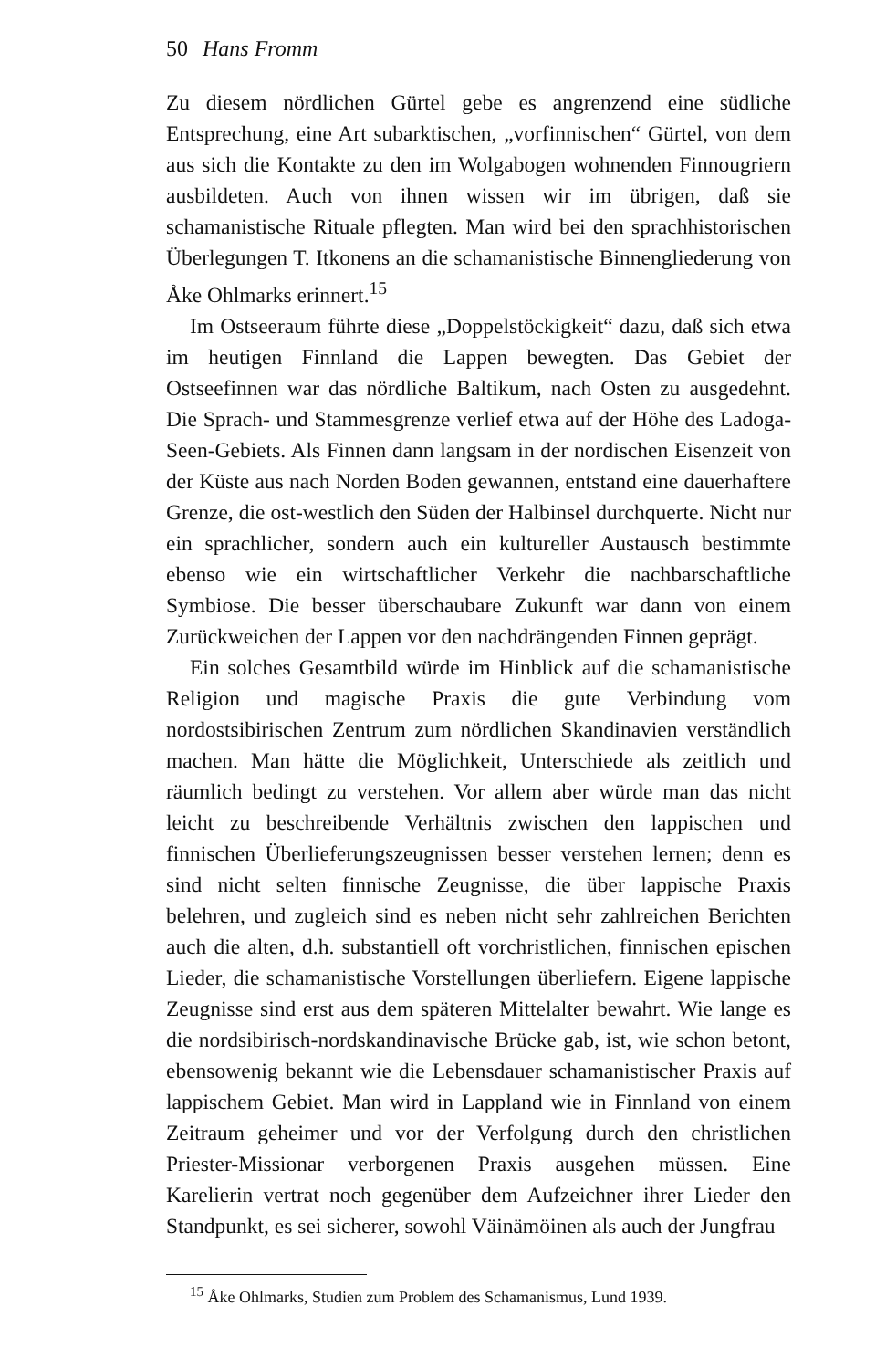50 Hans Fromm
Zu diesem nördlichen Gürtel gebe es angrenzend eine südliche Entsprechung, eine Art subarktischen, „vorfinnischen“ Gürtel, von dem aus sich die Kontakte zu den im Wolgabogen wohnenden Finnougriern ausbildeten. Auch von ihnen wissen wir im übrigen, daß sie schamanistische Rituale pflegten. Man wird bei den sprachhistorischen Überlegungen T. Itkonens an die schamanistische Binnengliederung von Åke Ohlmarks erinnert.<sup>15</sup>
Im Ostseeraum führte diese „Doppelstöckigkeit“ dazu, daß sich etwa im heutigen Finnland die Lappen bewegten. Das Gebiet der Ostseefinnen war das nördliche Baltikum, nach Osten zu ausgedehnt. Die Sprach- und Stammesgrenze verlief etwa auf der Höhe des Ladoga-Seen-Gebiets. Als Finnen dann langsam in der nordischen Eisenzeit von der Küste aus nach Norden Boden gewannen, entstand eine dauerhaftere Grenze, die ost-westlich den Süden der Halbinsel durchquerte. Nicht nur ein sprachlicher, sondern auch ein kultureller Austausch bestimmte ebenso wie ein wirtschaftlicher Verkehr die nachbarschaftliche Symbiose. Die besser überschaubare Zukunft war dann von einem Zurückweichen der Lappen vor den nachdrängenden Finnen geprägt.
Ein solches Gesamtbild würde im Hinblick auf die schamanistische Religion und magische Praxis die gute Verbindung vom nordostsibirischen Zentrum zum nördlichen Skandinavien verständlich machen. Man hätte die Möglichkeit, Unterschiede als zeitlich und räumlich bedingt zu verstehen. Vor allem aber würde man das nicht leicht zu beschreibende Verhältnis zwischen den lappischen und finnischen Überlieferungszeugnissen besser verstehen lernen; denn es sind nicht selten finnische Zeugnisse, die über lappische Praxis belehren, und zugleich sind es neben nicht sehr zahlreichen Berichten auch die alten, d.h. substantiell oft vorchristlichen, finnischen epischen Lieder, die schamanistische Vorstellungen überliefern. Eigene lappische Zeugnisse sind erst aus dem späteren Mittelalter bewahrt. Wie lange es die nordsibirisch-nordskandinavische Brücke gab, ist, wie schon betont, ebensowenig bekannt wie die Lebensdauer schamanistischer Praxis auf lappischem Gebiet. Man wird in Lappland wie in Finnland von einem Zeitraum geheimer und vor der Verfolgung durch den christlichen Priester-Missionar verborgenen Praxis ausgehen müssen. Eine Karelierin vertrat noch gegenüber dem Aufzeichner ihrer Lieder den Standpunkt, es sei sicherer, sowohl Väinämöinen als auch der Jungfrau
<sup>15</sup> Åke Ohlmarks, Studien zum Problem des Schamanismus, Lund 1939.